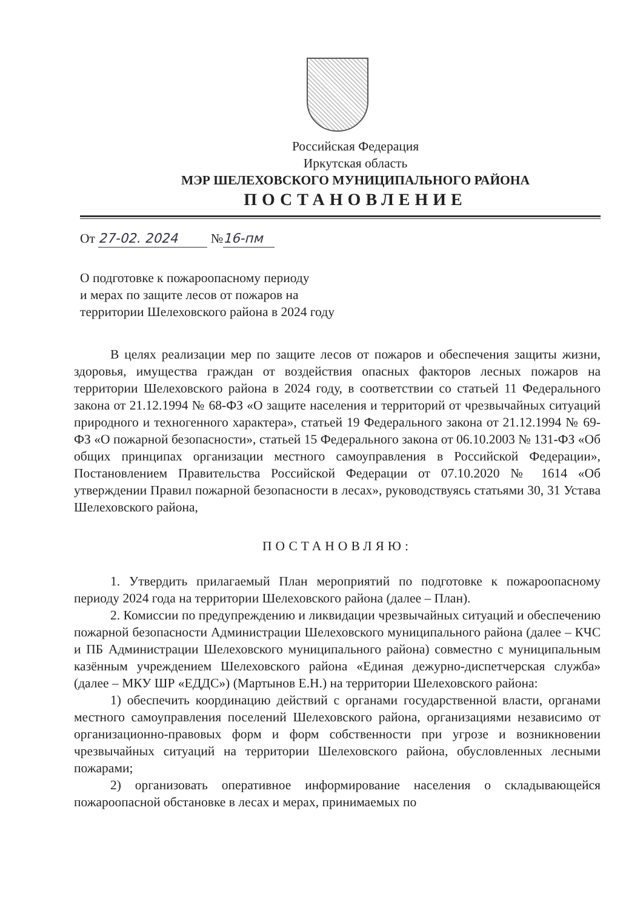Российская Федерация
Иркутская область
МЭР ШЕЛЕХОВСКОГО МУНИЦИПАЛЬНОГО РАЙОНА
ПОСТАНОВЛЕНИЕ
От 27-02. 2024 № 16-пм
О подготовке к пожароопасному периоду
и мерах по защите лесов от пожаров на
территории Шелеховского района в 2024 году
В целях реализации мер по защите лесов от пожаров и обеспечения защиты жизни, здоровья, имущества граждан от воздействия опасных факторов лесных пожаров на территории Шелеховского района в 2024 году, в соответствии со статьей 11 Федерального закона от 21.12.1994 № 68-ФЗ «О защите населения и территорий от чрезвычайных ситуаций природного и техногенного характера», статьей 19 Федерального закона от 21.12.1994 № 69-ФЗ «О пожарной безопасности», статьей 15 Федерального закона от 06.10.2003 № 131-ФЗ «Об общих принципах организации местного самоуправления в Российской Федерации», Постановлением Правительства Российской Федерации от 07.10.2020 № 1614 «Об утверждении Правил пожарной безопасности в лесах», руководствуясь статьями 30, 31 Устава Шелеховского района,
ПОСТАНОВЛЯЮ:
1. Утвердить прилагаемый План мероприятий по подготовке к пожароопасному периоду 2024 года на территории Шелеховского района (далее – План).
2. Комиссии по предупреждению и ликвидации чрезвычайных ситуаций и обеспечению пожарной безопасности Администрации Шелеховского муниципального района (далее – КЧС и ПБ Администрации Шелеховского муниципального района) совместно с муниципальным казённым учреждением Шелеховского района «Единая дежурно-диспетчерская служба» (далее – МКУ ШР «ЕДДС») (Мартынов Е.Н.) на территории Шелеховского района:
1) обеспечить координацию действий с органами государственной власти, органами местного самоуправления поселений Шелеховского района, организациями независимо от организационно-правовых форм и форм собственности при угрозе и возникновении чрезвычайных ситуаций на территории Шелеховского района, обусловленных лесными пожарами;
2) организовать оперативное информирование населения о складывающейся пожароопасной обстановке в лесах и мерах, принимаемых по